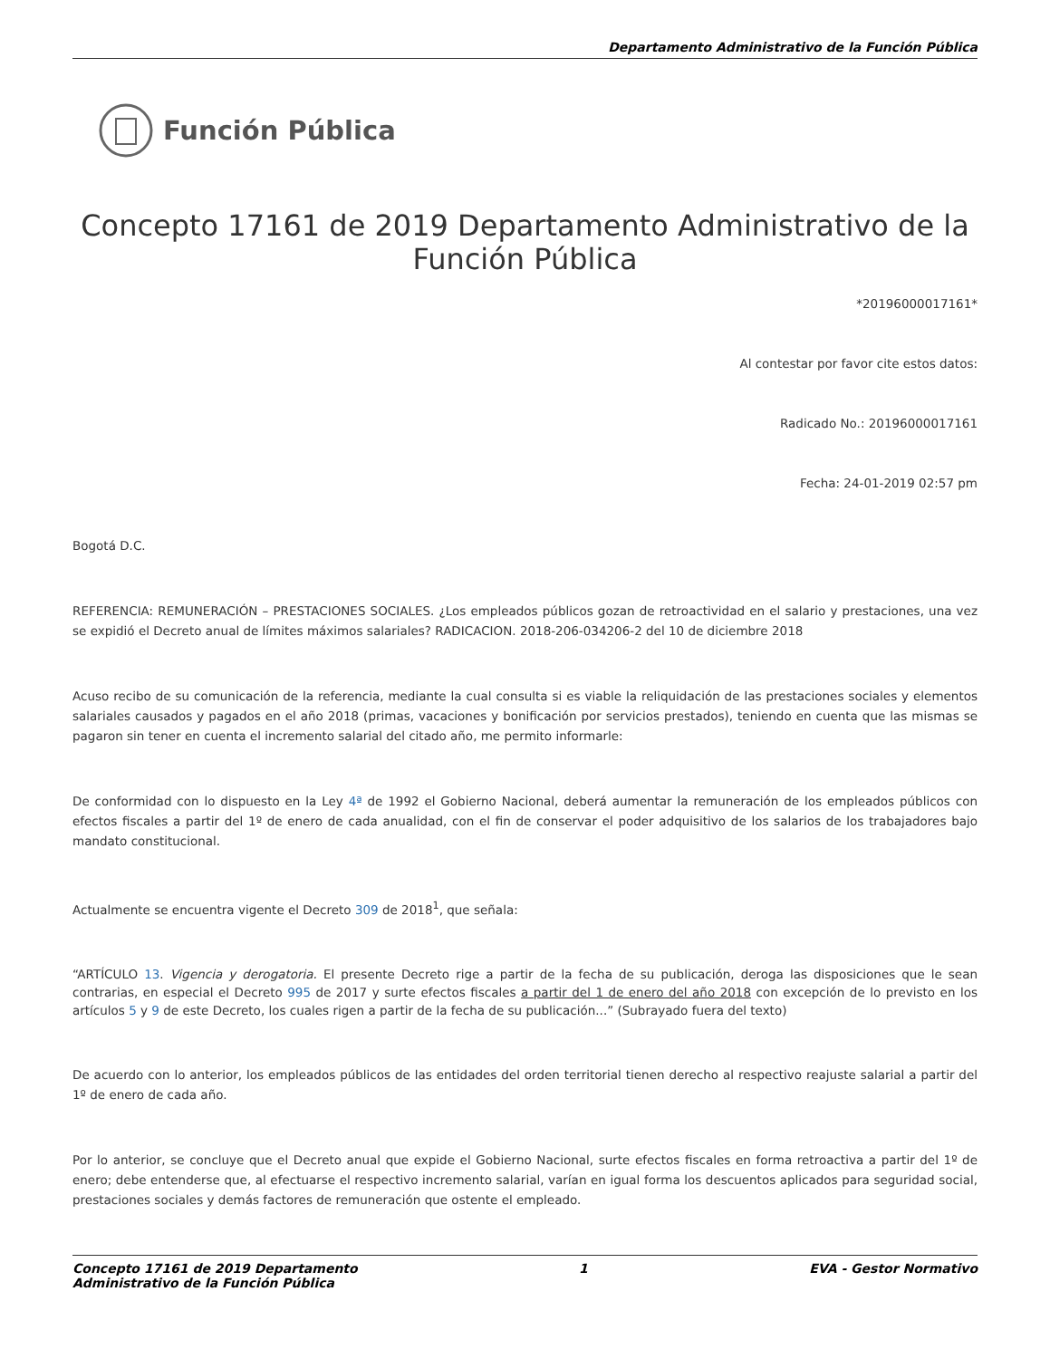Departamento Administrativo de la Función Pública
Función Pública
Concepto 17161 de 2019 Departamento Administrativo de la Función Pública
*20196000017161*
Al contestar por favor cite estos datos:
Radicado No.: 20196000017161
Fecha: 24-01-2019 02:57 pm
Bogotá D.C.
REFERENCIA: REMUNERACIÓN – PRESTACIONES SOCIALES. ¿Los empleados públicos gozan de retroactividad en el salario y prestaciones, una vez se expidió el Decreto anual de límites máximos salariales? RADICACION. 2018-206-034206-2 del 10 de diciembre 2018
Acuso recibo de su comunicación de la referencia, mediante la cual consulta si es viable la reliquidación de las prestaciones sociales y elementos salariales causados y pagados en el año 2018 (primas, vacaciones y bonificación por servicios prestados), teniendo en cuenta que las mismas se pagaron sin tener en cuenta el incremento salarial del citado año, me permito informarle:
De conformidad con lo dispuesto en la Ley 4ª de 1992 el Gobierno Nacional, deberá aumentar la remuneración de los empleados públicos con efectos fiscales a partir del 1º de enero de cada anualidad, con el fin de conservar el poder adquisitivo de los salarios de los trabajadores bajo mandato constitucional.
Actualmente se encuentra vigente el Decreto 309 de 2018<sup>1</sup>, que señala:
“ARTÍCULO 13. Vigencia y derogatoria. El presente Decreto rige a partir de la fecha de su publicación, deroga las disposiciones que le sean contrarias, en especial el Decreto 995 de 2017 y surte efectos fiscales a partir del 1 de enero del año 2018 con excepción de lo previsto en los artículos 5 y 9 de este Decreto, los cuales rigen a partir de la fecha de su publicación...” (Subrayado fuera del texto)
De acuerdo con lo anterior, los empleados públicos de las entidades del orden territorial tienen derecho al respectivo reajuste salarial a partir del 1º de enero de cada año.
Por lo anterior, se concluye que el Decreto anual que expide el Gobierno Nacional, surte efectos fiscales en forma retroactiva a partir del 1º de enero; debe entenderse que, al efectuarse el respectivo incremento salarial, varían en igual forma los descuentos aplicados para seguridad social, prestaciones sociales y demás factores de remuneración que ostente el empleado.
Concepto 17161 de 2019 Departamento
Administrativo de la Función Pública
1 EVA - Gestor Normativo